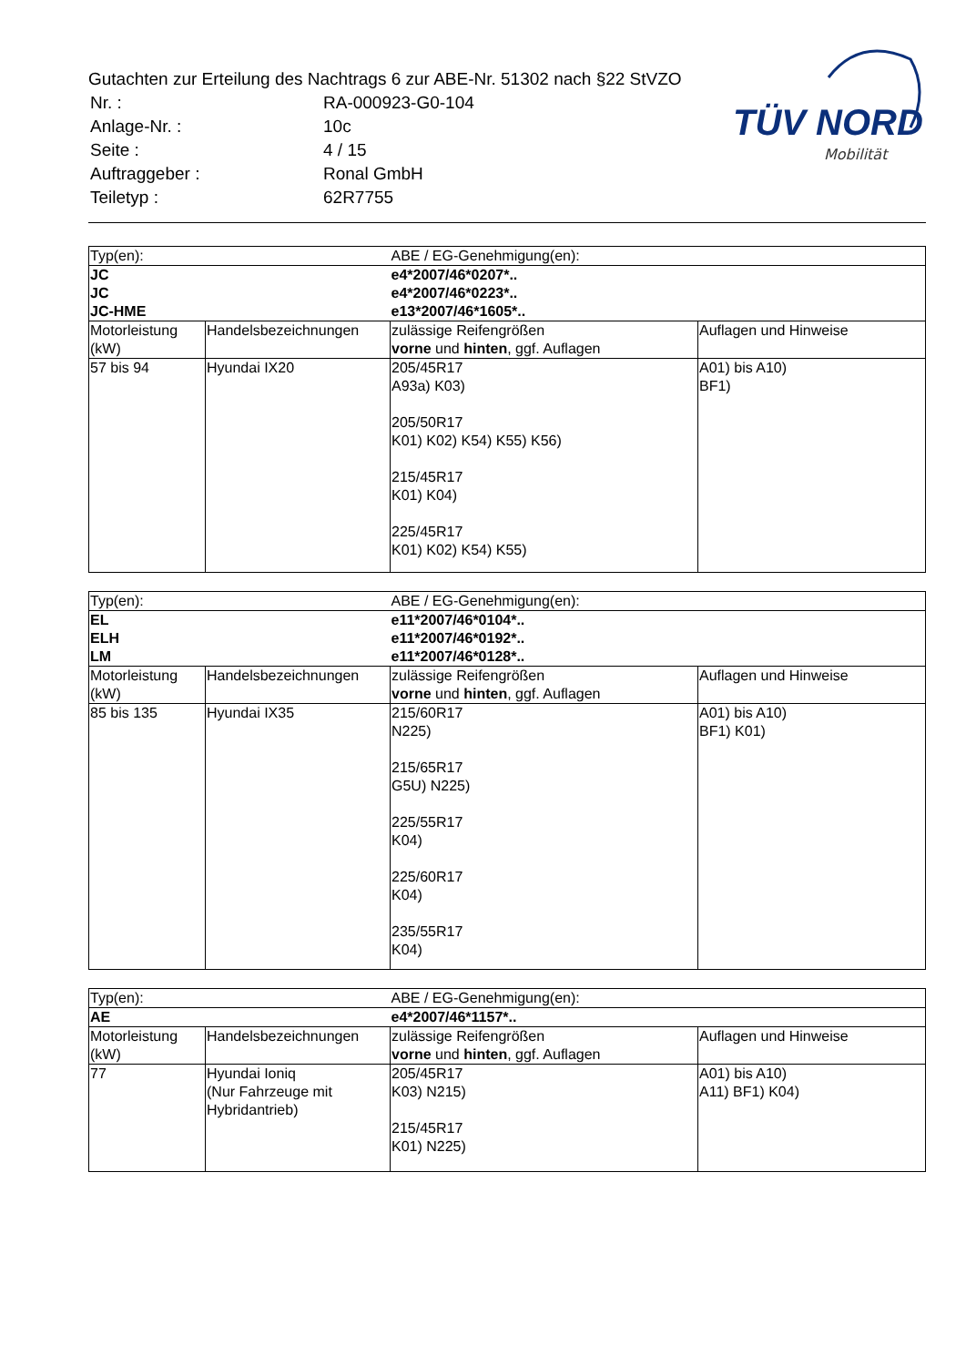Gutachten zur Erteilung des Nachtrags 6 zur ABE-Nr. 51302 nach §22 StVZO
| Nr. : | RA-000923-G0-104 |
| Anlage-Nr. : | 10c |
| Seite : | 4 / 15 |
| Auftraggeber : | Ronal GmbH |
| Teiletyp : | 62R7755 |
TÜV NORD
Mobilität
| Typ(en): | | ABE / EG-Genehmigung(en): | |
| JC JC JC-HME | | e4*2007/46*0207*.. e4*2007/46*0223*.. e13*2007/46*1605*.. | |
| Motorleistung (kW) | Handelsbezeichnungen | zulässige Reifengrößen vorne und hinten , ggf. Auflagen | Auflagen und Hinweise |
| 57 bis 94 | Hyundai IX20 | 205/45R17 A93a) K03) 205/50R17 K01) K02) K54) K55) K56) 215/45R17 K01) K04) 225/45R17 K01) K02) K54) K55) | A01) bis A10) BF1) |
| Typ(en): | | ABE / EG-Genehmigung(en): | |
| EL ELH LM | | e11*2007/46*0104*.. e11*2007/46*0192*.. e11*2007/46*0128*.. | |
| Motorleistung (kW) | Handelsbezeichnungen | zulässige Reifengrößen vorne und hinten , ggf. Auflagen | Auflagen und Hinweise |
| 85 bis 135 | Hyundai IX35 | 215/60R17 N225) 215/65R17 G5U) N225) 225/55R17 K04) 225/60R17 K04) 235/55R17 K04) | A01) bis A10) BF1) K01) |
| Typ(en): | | ABE / EG-Genehmigung(en): | |
| AE | | e4*2007/46*1157*.. | |
| Motorleistung (kW) | Handelsbezeichnungen | zulässige Reifengrößen vorne und hinten , ggf. Auflagen | Auflagen und Hinweise |
| 77 | Hyundai Ioniq (Nur Fahrzeuge mit Hybridantrieb) | 205/45R17 K03) N215) 215/45R17 K01) N225) | A01) bis A10) A11) BF1) K04) |